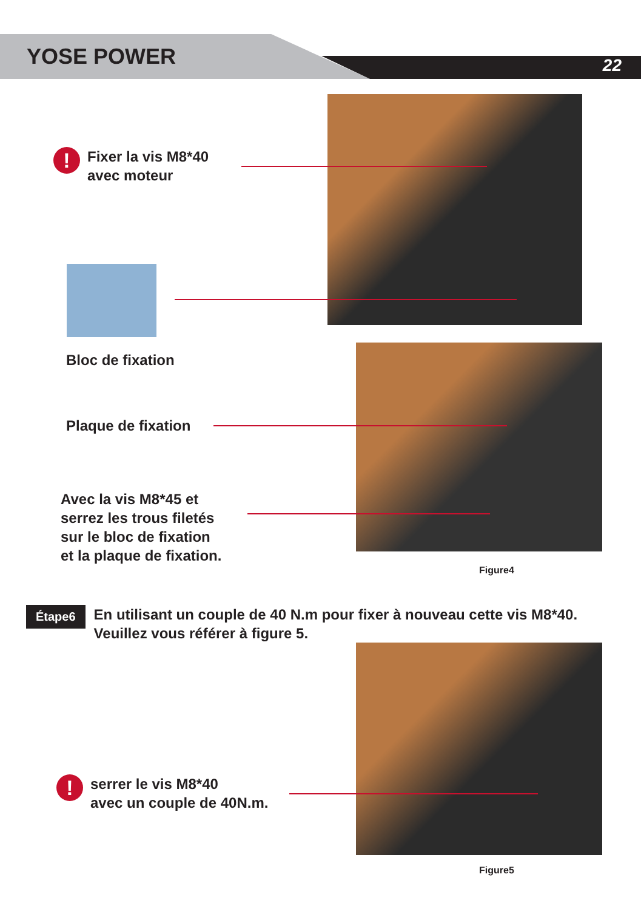YOSE POWER 22
! Fixer la vis M8*40
avec moteur
Bloc de fixation
Plaque de fixation
Avec la vis M8*45 et
serrez les trous filetés
sur le bloc de fixation
et la plaque de fixation.
Figure4
Étape6 En utilisant un couple de 40 N.m pour fixer à nouveau cette vis M8*40. Veuillez vous référer à figure 5.
! serrer le vis M8*40
avec un couple de 40N.m.
Figure5